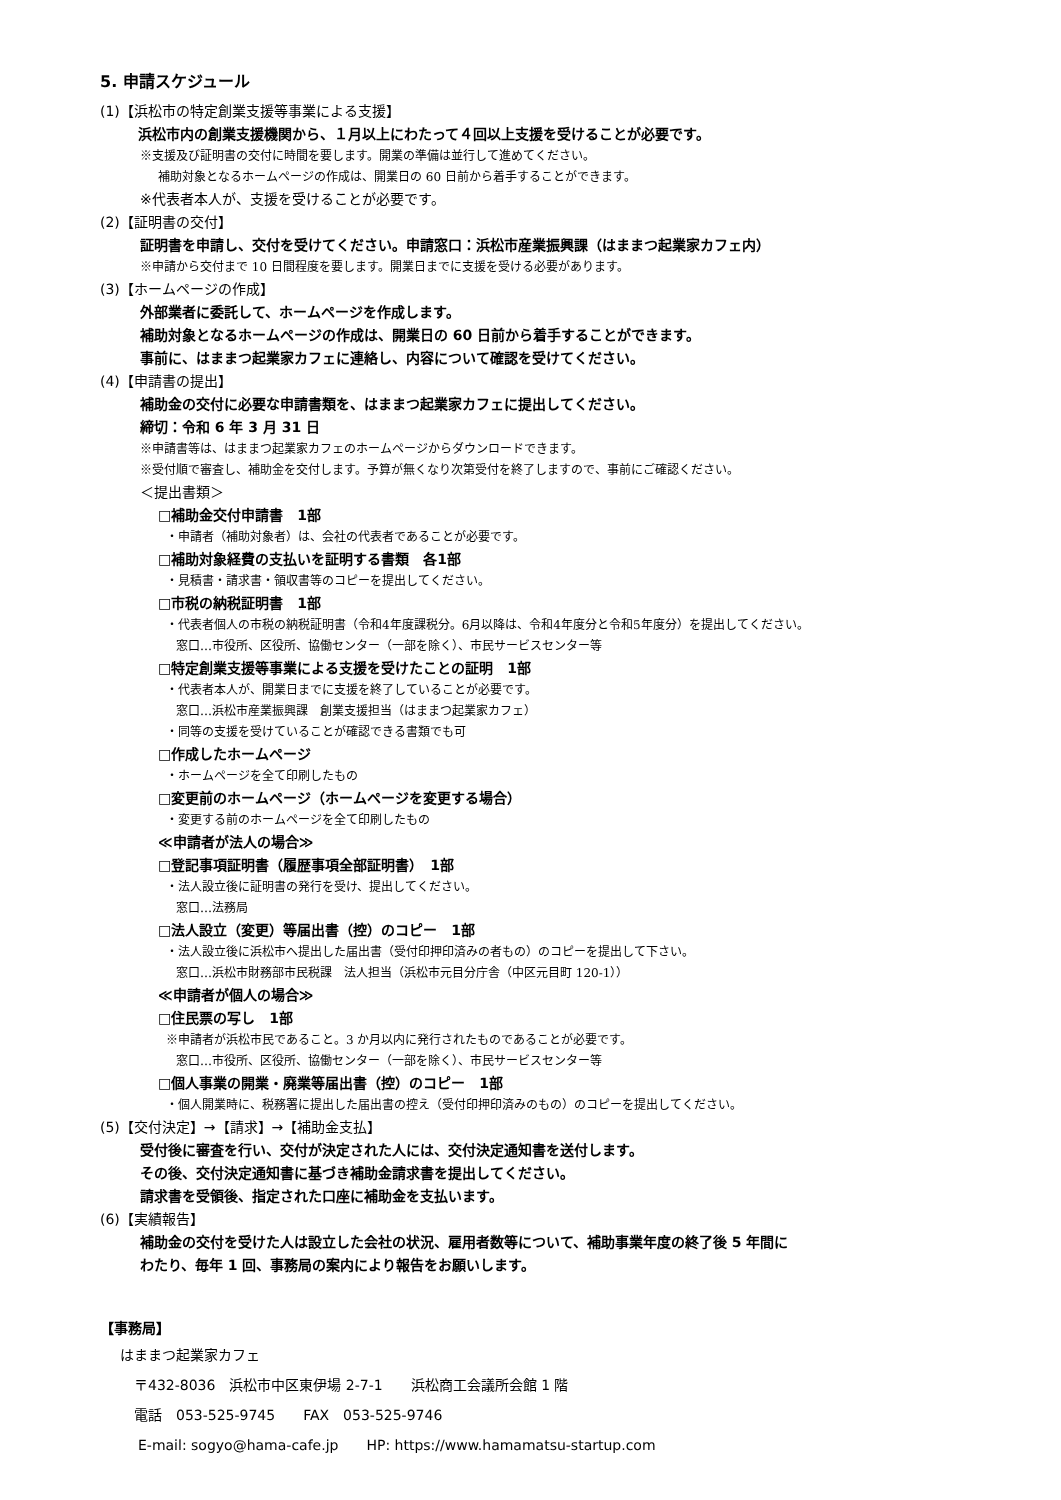5. 申請スケジュール
(1)【浜松市の特定創業支援等事業による支援】
浜松市内の創業支援機関から、１月以上にわたって４回以上支援を受けることが必要です。
※支援及び証明書の交付に時間を要します。開業の準備は並行して進めてください。
補助対象となるホームページの作成は、開業日の 60 日前から着手することができます。
※代表者本人が、支援を受けることが必要です。
(2)【証明書の交付】
証明書を申請し、交付を受けてください。申請窓口：浜松市産業振興課（はままつ起業家カフェ内）
※申請から交付まで 10 日間程度を要します。開業日までに支援を受ける必要があります。
(3)【ホームページの作成】
外部業者に委託して、ホームページを作成します。
補助対象となるホームページの作成は、開業日の 60 日前から着手することができます。
事前に、はままつ起業家カフェに連絡し、内容について確認を受けてください。
(4)【申請書の提出】
補助金の交付に必要な申請書類を、はままつ起業家カフェに提出してください。
締切：令和 6 年 3 月 31 日
※申請書等は、はままつ起業家カフェのホームページからダウンロードできます。
※受付順で審査し、補助金を交付します。予算が無くなり次第受付を終了しますので、事前にご確認ください。
＜提出書類＞
□補助金交付申請書　1部
・申請者（補助対象者）は、会社の代表者であることが必要です。
□補助対象経費の支払いを証明する書類　各1部
・見積書・請求書・領収書等のコピーを提出してください。
□市税の納税証明書　1部
・代表者個人の市税の納税証明書（令和4年度課税分。6月以降は、令和4年度分と令和5年度分）を提出してください。
窓口…市役所、区役所、協働センター（一部を除く）、市民サービスセンター等
□特定創業支援等事業による支援を受けたことの証明　1部
・代表者本人が、開業日までに支援を終了していることが必要です。
窓口…浜松市産業振興課　創業支援担当（はままつ起業家カフェ）
・同等の支援を受けていることが確認できる書類でも可
□作成したホームページ
・ホームページを全て印刷したもの
□変更前のホームページ（ホームページを変更する場合）
・変更する前のホームページを全て印刷したもの
≪申請者が法人の場合≫
□登記事項証明書（履歴事項全部証明書）　1部
・法人設立後に証明書の発行を受け、提出してください。
窓口…法務局
□法人設立（変更）等届出書（控）のコピー　1部
・法人設立後に浜松市へ提出した届出書（受付印押印済みの者もの）のコピーを提出して下さい。
窓口…浜松市財務部市民税課　法人担当（浜松市元目分庁舎（中区元目町 120-1））
≪申請者が個人の場合≫
□住民票の写し　1部
※申請者が浜松市民であること。3 か月以内に発行されたものであることが必要です。
窓口…市役所、区役所、協働センター（一部を除く）、市民サービスセンター等
□個人事業の開業・廃業等届出書（控）のコピー　1部
・個人開業時に、税務署に提出した届出書の控え（受付印押印済みのもの）のコピーを提出してください。
(5)【交付決定】→【請求】→【補助金支払】
受付後に審査を行い、交付が決定された人には、交付決定通知書を送付します。
その後、交付決定通知書に基づき補助金請求書を提出してください。
請求書を受領後、指定された口座に補助金を支払います。
(6)【実績報告】
補助金の交付を受けた人は設立した会社の状況、雇用者数等について、補助事業年度の終了後 5 年間に
わたり、毎年 1 回、事務局の案内により報告をお願いします。
【事務局】
はままつ起業家カフェ
〒432-8036　浜松市中区東伊場 2-7-1　　浜松商工会議所会館 1 階
電話　053-525-9745　　FAX　053-525-9746
E-mail: sogyo@hama-cafe.jp　　HP: https://www.hamamatsu-startup.com